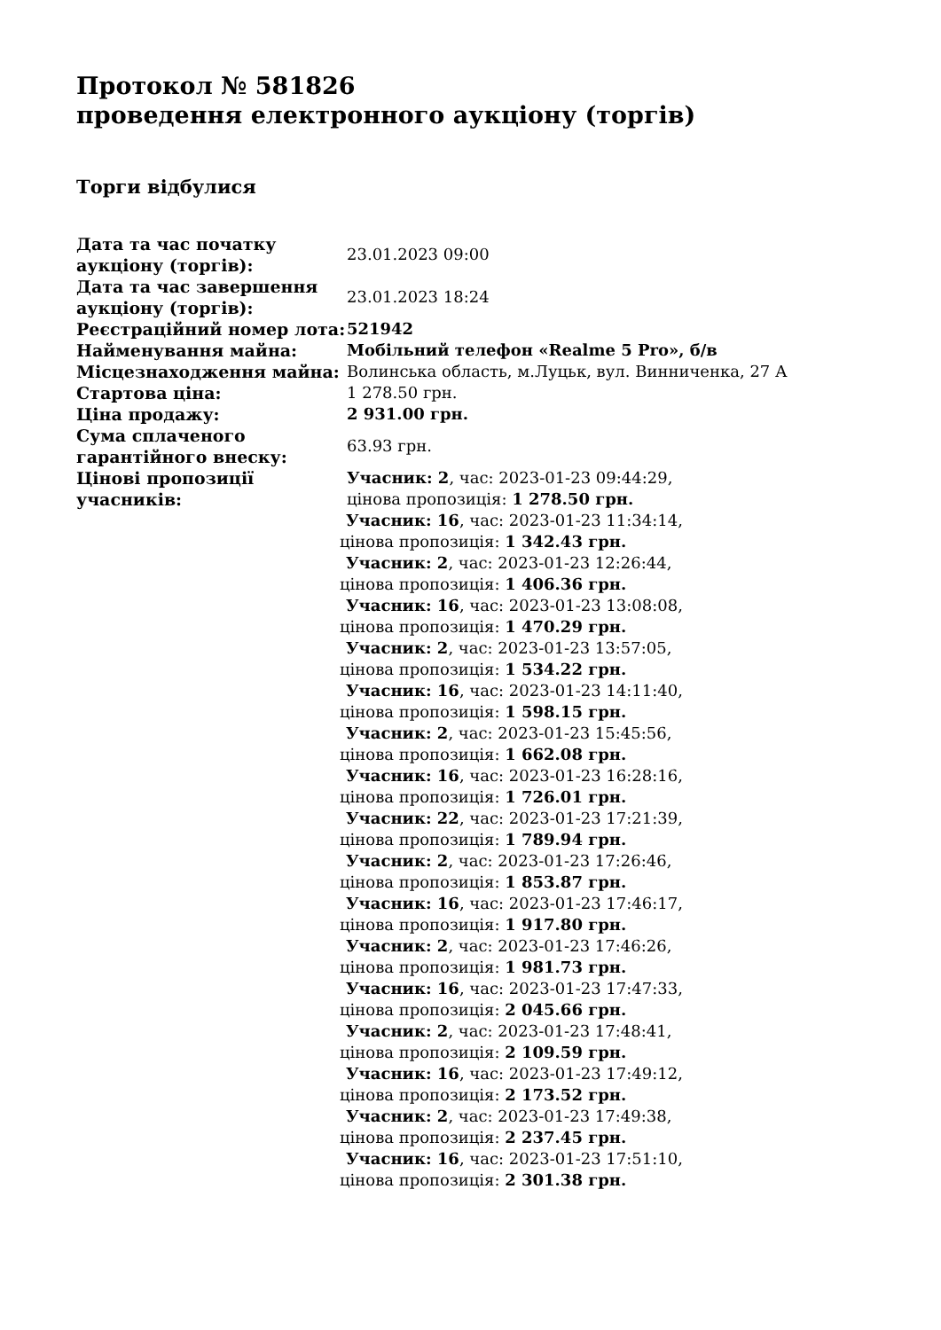Протокол № 581826
проведення електронного аукціону (торгів)
Торги відбулися
| Дата та час початку аукціону (торгів): | 23.01.2023 09:00 |
| Дата та час завершення аукціону (торгів): | 23.01.2023 18:24 |
| Реєстраційний номер лота: | 521942 |
| Найменування майна: | Мобільний телефон «Realme 5 Pro», б/в |
| Місцезнаходження майна: | Волинська область, м.Луцьк, вул. Винниченка, 27 А |
| Стартова ціна: | 1 278.50 грн. |
| Ціна продажу: | 2 931.00 грн. |
| Сума сплаченого гарантійного внеску: | 63.93 грн. |
| Цінові пропозиції учасників: | Учасник: 2 , час: 2023-01-23 09:44:29, цінова пропозиція: 1 278.50 грн. Учасник: 16 , час: 2023-01-23 11:34:14, цінова пропозиція: 1 342.43 грн. Учасник: 2 , час: 2023-01-23 12:26:44, цінова пропозиція: 1 406.36 грн. Учасник: 16 , час: 2023-01-23 13:08:08, цінова пропозиція: 1 470.29 грн. Учасник: 2 , час: 2023-01-23 13:57:05, цінова пропозиція: 1 534.22 грн. Учасник: 16 , час: 2023-01-23 14:11:40, цінова пропозиція: 1 598.15 грн. Учасник: 2 , час: 2023-01-23 15:45:56, цінова пропозиція: 1 662.08 грн. Учасник: 16 , час: 2023-01-23 16:28:16, цінова пропозиція: 1 726.01 грн. Учасник: 22 , час: 2023-01-23 17:21:39, цінова пропозиція: 1 789.94 грн. Учасник: 2 , час: 2023-01-23 17:26:46, цінова пропозиція: 1 853.87 грн. Учасник: 16 , час: 2023-01-23 17:46:17, цінова пропозиція: 1 917.80 грн. Учасник: 2 , час: 2023-01-23 17:46:26, цінова пропозиція: 1 981.73 грн. Учасник: 16 , час: 2023-01-23 17:47:33, цінова пропозиція: 2 045.66 грн. Учасник: 2 , час: 2023-01-23 17:48:41, цінова пропозиція: 2 109.59 грн. Учасник: 16 , час: 2023-01-23 17:49:12, цінова пропозиція: 2 173.52 грн. Учасник: 2 , час: 2023-01-23 17:49:38, цінова пропозиція: 2 237.45 грн. Учасник: 16 , час: 2023-01-23 17:51:10, цінова пропозиція: 2 301.38 грн. |